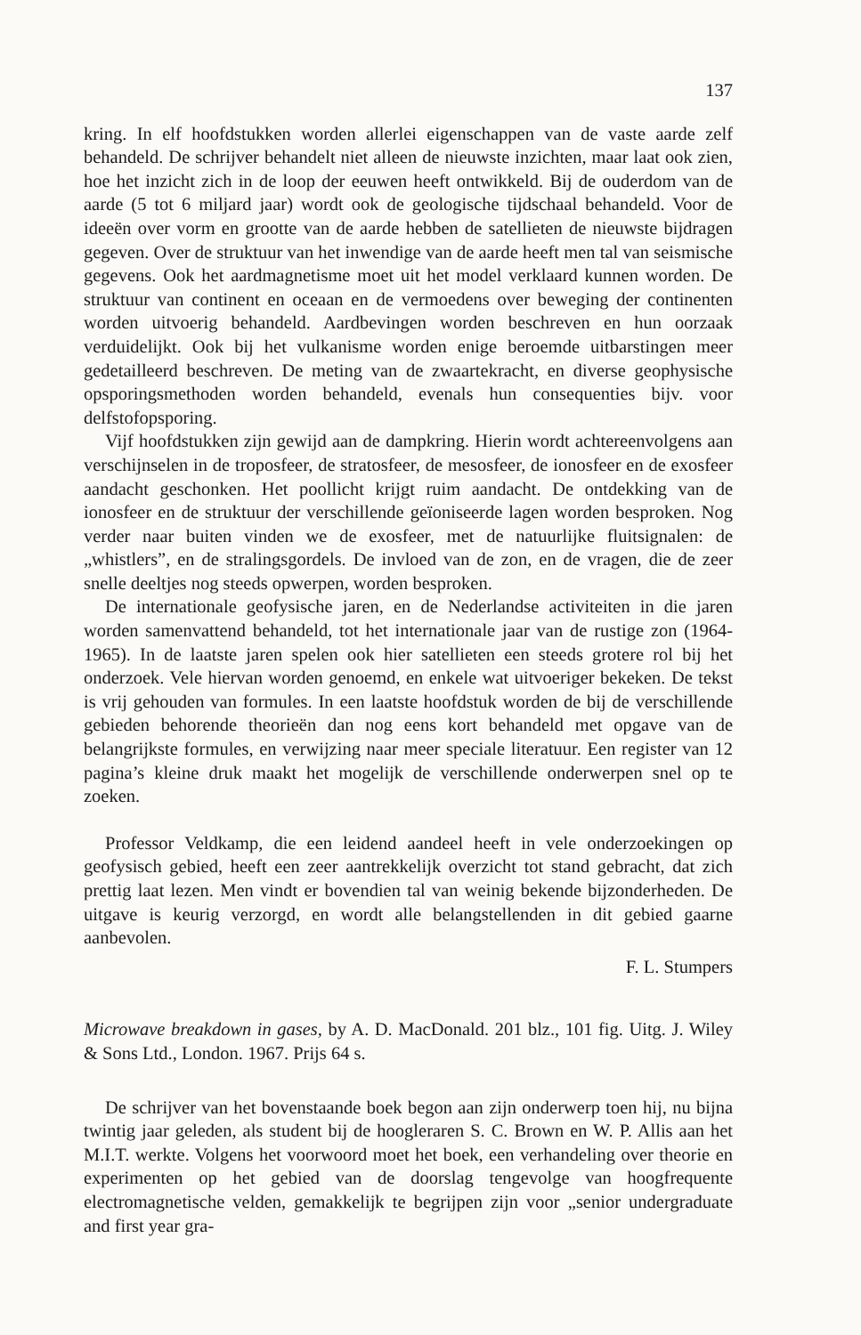137
kring. In elf hoofdstukken worden allerlei eigenschappen van de vaste aarde zelf behandeld. De schrijver behandelt niet alleen de nieuwste inzichten, maar laat ook zien, hoe het inzicht zich in de loop der eeuwen heeft ontwikkeld. Bij de ouderdom van de aarde (5 tot 6 miljard jaar) wordt ook de geologische tijdschaal behandeld. Voor de ideeën over vorm en grootte van de aarde hebben de satellieten de nieuwste bijdragen gegeven. Over de struktuur van het inwendige van de aarde heeft men tal van seismische gegevens. Ook het aardmagnetisme moet uit het model verklaard kunnen worden. De struktuur van continent en oceaan en de vermoedens over beweging der continenten worden uitvoerig behandeld. Aardbevingen worden beschreven en hun oorzaak verduidelijkt. Ook bij het vulkanisme worden enige beroemde uitbarstingen meer gedetailleerd beschreven. De meting van de zwaartekracht, en diverse geophysische opsporingsmethoden worden behandeld, evenals hun consequenties bijv. voor delfstofopsporing.
Vijf hoofdstukken zijn gewijd aan de dampkring. Hierin wordt achtereenvolgens aan verschijnselen in de troposfeer, de stratosfeer, de mesosfeer, de ionosfeer en de exosfeer aandacht geschonken. Het poollicht krijgt ruim aandacht. De ontdekking van de ionosfeer en de struktuur der verschillende geïoniseerde lagen worden besproken. Nog verder naar buiten vinden we de exosfeer, met de natuurlijke fluitsignalen: de „whistlers”, en de stralingsgordels. De invloed van de zon, en de vragen, die de zeer snelle deeltjes nog steeds opwerpen, worden besproken.
De internationale geofysische jaren, en de Nederlandse activiteiten in die jaren worden samenvattend behandeld, tot het internationale jaar van de rustige zon (1964-1965). In de laatste jaren spelen ook hier satellieten een steeds grotere rol bij het onderzoek. Vele hiervan worden genoemd, en enkele wat uitvoeriger bekeken. De tekst is vrij gehouden van formules. In een laatste hoofdstuk worden de bij de verschillende gebieden behorende theorieën dan nog eens kort behandeld met opgave van de belangrijkste formules, en verwijzing naar meer speciale literatuur. Een register van 12 pagina’s kleine druk maakt het mogelijk de verschillende onderwerpen snel op te zoeken.
Professor Veldkamp, die een leidend aandeel heeft in vele onderzoekingen op geofysisch gebied, heeft een zeer aantrekkelijk overzicht tot stand gebracht, dat zich prettig laat lezen. Men vindt er bovendien tal van weinig bekende bijzonderheden. De uitgave is keurig verzorgd, en wordt alle belangstellenden in dit gebied gaarne aanbevolen.
F. L. Stumpers
Microwave breakdown in gases, by A. D. MacDonald. 201 blz., 101 fig. Uitg. J. Wiley & Sons Ltd., London. 1967. Prijs 64 s.
De schrijver van het bovenstaande boek begon aan zijn onderwerp toen hij, nu bijna twintig jaar geleden, als student bij de hoogleraren S. C. Brown en W. P. Allis aan het M.I.T. werkte. Volgens het voorwoord moet het boek, een verhandeling over theorie en experimenten op het gebied van de doorslag tengevolge van hoogfrequente electromagnetische velden, gemakkelijk te begrijpen zijn voor „senior undergraduate and first year gra-